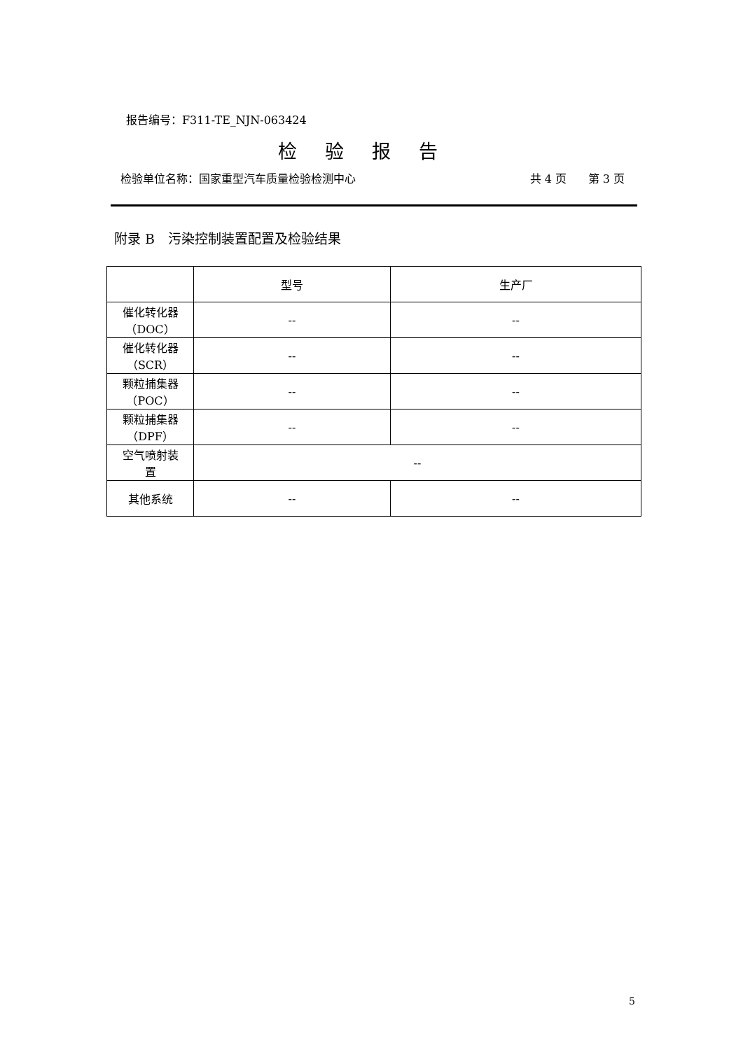报告编号：F311-TE_NJN-063424
检验报告
检验单位名称：国家重型汽车质量检验检测中心 共 4 页 第 3 页
附录 B　污染控制装置配置及检验结果
| | 型号 | 生产厂 |
| --- | --- | --- |
| 催化转化器 （DOC） | -- | -- |
| 催化转化器 （SCR） | -- | -- |
| 颗粒捕集器 （POC） | -- | -- |
| 颗粒捕集器 （DPF） | -- | -- |
| 空气喷射装 置 | -- | |
| 其他系统 | -- | -- |
5